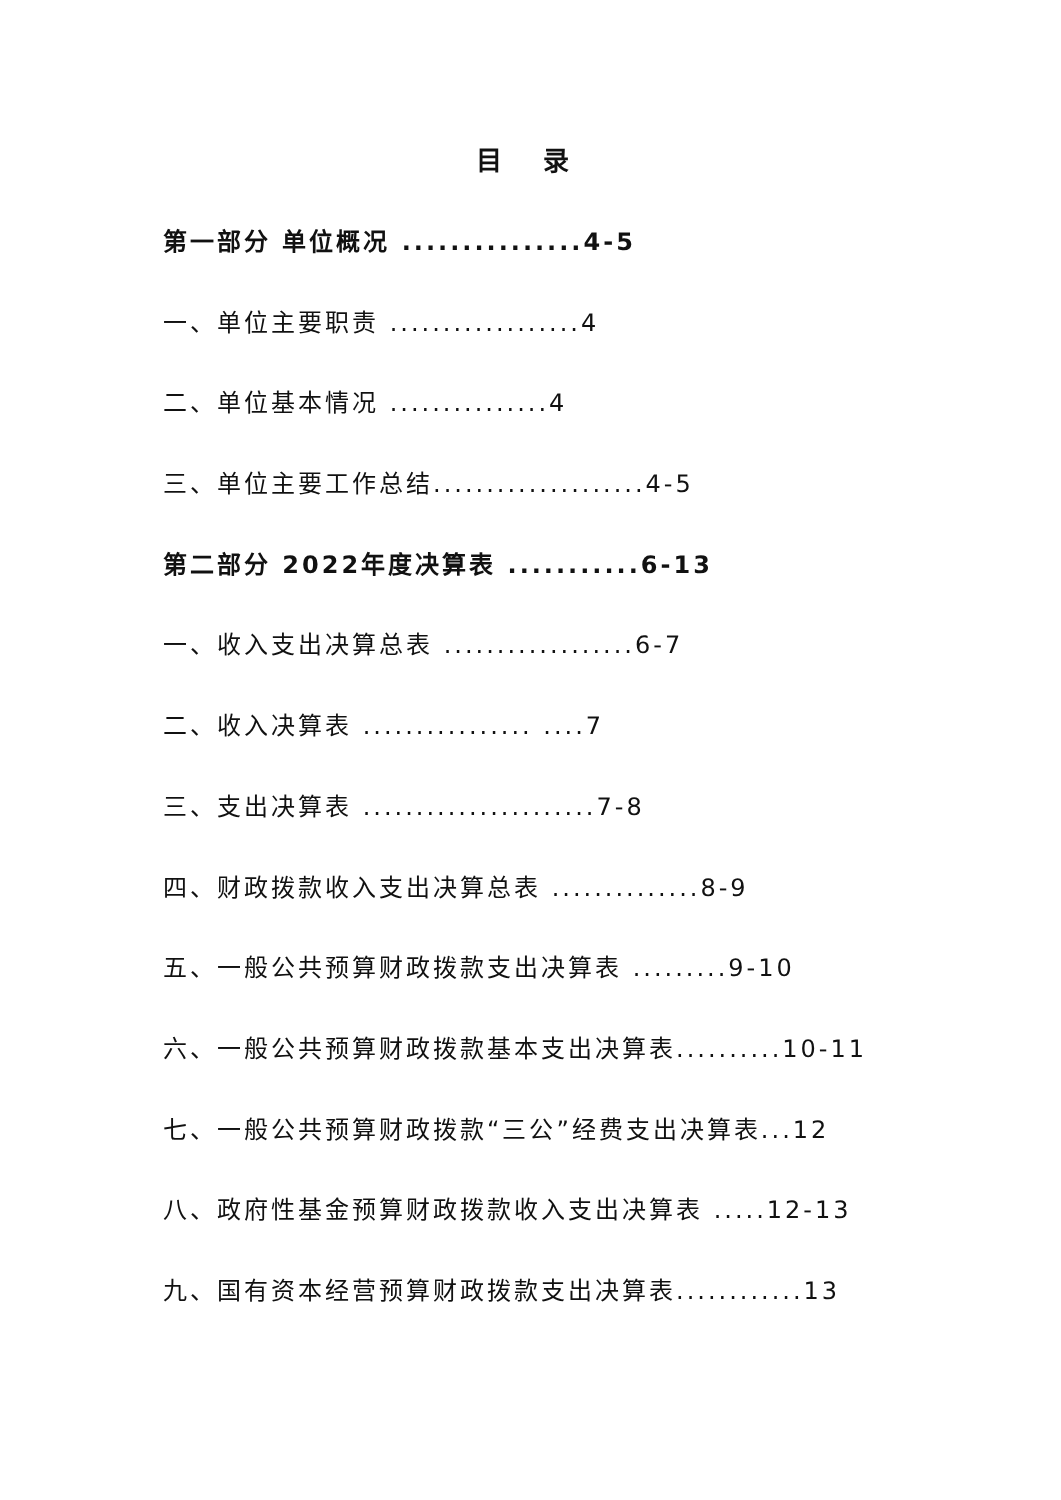目 录
第一部分 单位概况 ...............4-5
一、单位主要职责 ..................4
二、单位基本情况 ...............4
三、单位主要工作总结....................4-5
第二部分 2022年度决算表 ...........6-13
一、收入支出决算总表 ..................6-7
二、收入决算表 ................ ....7
三、支出决算表 ......................7-8
四、财政拨款收入支出决算总表 ..............8-9
五、一般公共预算财政拨款支出决算表 .........9-10
六、一般公共预算财政拨款基本支出决算表..........10-11
七、一般公共预算财政拨款“三公”经费支出决算表...12
八、政府性基金预算财政拨款收入支出决算表 .....12-13
九、国有资本经营预算财政拨款支出决算表............13